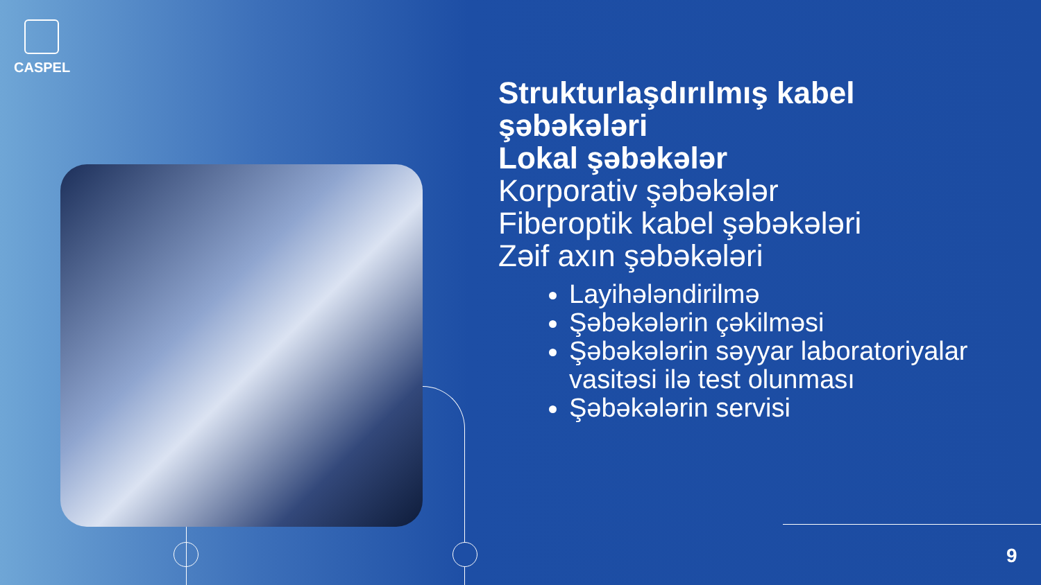CASPEL
Strukturlaşdırılmış kabel şəbəkələri
Lokal şəbəkələr
Korporativ şəbəkələr
Fiberoptik kabel şəbəkələri
Zəif axın şəbəkələri
Layihələndirilmə
Şəbəkələrin çəkilməsi
Şəbəkələrin səyyar laboratoriyalar vasitəsi ilə test olunması
Şəbəkələrin servisi
9